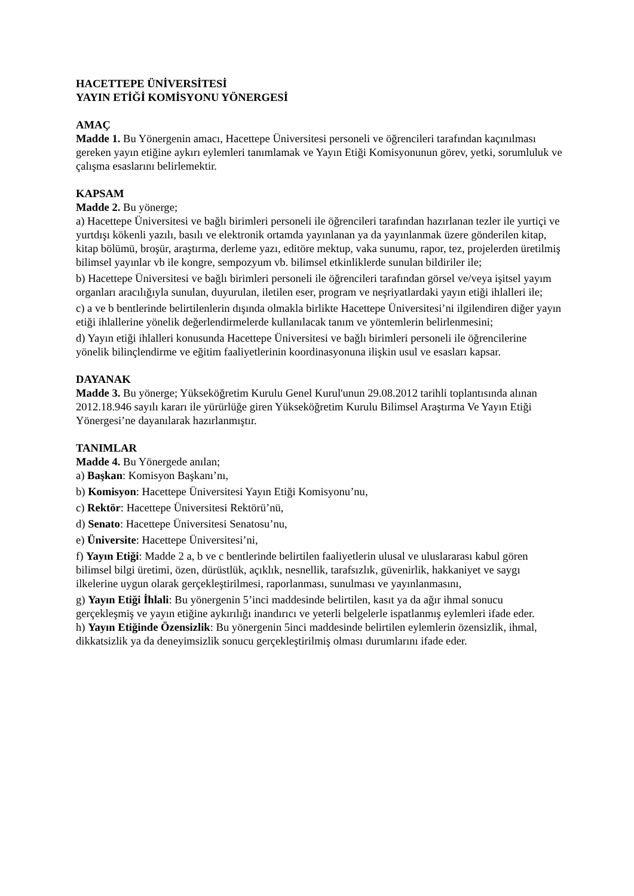HACETTEPE ÜNİVERSİTESİ
YAYIN ETİĞİ KOMİSYONU YÖNERGESİ
AMAÇ
Madde 1. Bu Yönergenin amacı, Hacettepe Üniversitesi personeli ve öğrencileri tarafından kaçınılması gereken yayın etiğine aykırı eylemleri tanımlamak ve Yayın Etiği Komisyonunun görev, yetki, sorumluluk ve çalışma esaslarını belirlemektir.
KAPSAM
Madde 2. Bu yönerge;
a) Hacettepe Üniversitesi ve bağlı birimleri personeli ile öğrencileri tarafından hazırlanan tezler ile yurtiçi ve yurtdışı kökenli yazılı, basılı ve elektronik ortamda yayınlanan ya da yayınlanmak üzere gönderilen kitap, kitap bölümü, broşür, araştırma, derleme yazı, editöre mektup, vaka sunumu, rapor, tez, projelerden üretilmiş bilimsel yayınlar vb ile kongre, sempozyum vb. bilimsel etkinliklerde sunulan bildiriler ile;
b) Hacettepe Üniversitesi ve bağlı birimleri personeli ile öğrencileri tarafından görsel ve/veya işitsel yayım organları aracılığıyla sunulan, duyurulan, iletilen eser, program ve neşriyatlardaki yayın etiği ihlalleri ile;
c) a ve b bentlerinde belirtilenlerin dışında olmakla birlikte Hacettepe Üniversitesi’ni ilgilendiren diğer yayın etiği ihlallerine yönelik değerlendirmelerde kullanılacak tanım ve yöntemlerin belirlenmesini;
d) Yayın etiği ihlalleri konusunda Hacettepe Üniversitesi ve bağlı birimleri personeli ile öğrencilerine yönelik bilinçlendirme ve eğitim faaliyetlerinin koordinasyonuna ilişkin usul ve esasları kapsar.
DAYANAK
Madde 3. Bu yönerge; Yükseköğretim Kurulu Genel Kurul'unun 29.08.2012 tarihli toplantısında alınan 2012.18.946 sayılı kararı ile yürürlüğe giren Yükseköğretim Kurulu Bilimsel Araştırma Ve Yayın Etiği Yönergesi’ne dayanılarak hazırlanmıştır.
TANIMLAR
Madde 4. Bu Yönergede anılan;
a) Başkan: Komisyon Başkanı’nı,
b) Komisyon: Hacettepe Üniversitesi Yayın Etiği Komisyonu’nu,
c) Rektör: Hacettepe Üniversitesi Rektörü’nü,
d) Senato: Hacettepe Üniversitesi Senatosu’nu,
e) Üniversite: Hacettepe Üniversitesi’ni,
f) Yayın Etiği: Madde 2 a, b ve c bentlerinde belirtilen faaliyetlerin ulusal ve uluslararası kabul gören bilimsel bilgi üretimi, özen, dürüstlük, açıklık, nesnellik, tarafsızlık, güvenirlik, hakkaniyet ve saygı ilkelerine uygun olarak gerçekleştirilmesi, raporlanması, sunulması ve yayınlanmasını,
g) Yayın Etiği İhlali: Bu yönergenin 5’inci maddesinde belirtilen, kasıt ya da ağır ihmal sonucu gerçekleşmiş ve yayın etiğine aykırılığı inandırıcı ve yeterli belgelerle ispatlanmış eylemleri ifade eder.
h) Yayın Etiğinde Özensizlik: Bu yönergenin 5inci maddesinde belirtilen eylemlerin özensizlik, ihmal, dikkatsizlik ya da deneyimsizlik sonucu gerçekleştirilmiş olması durumlarını ifade eder.